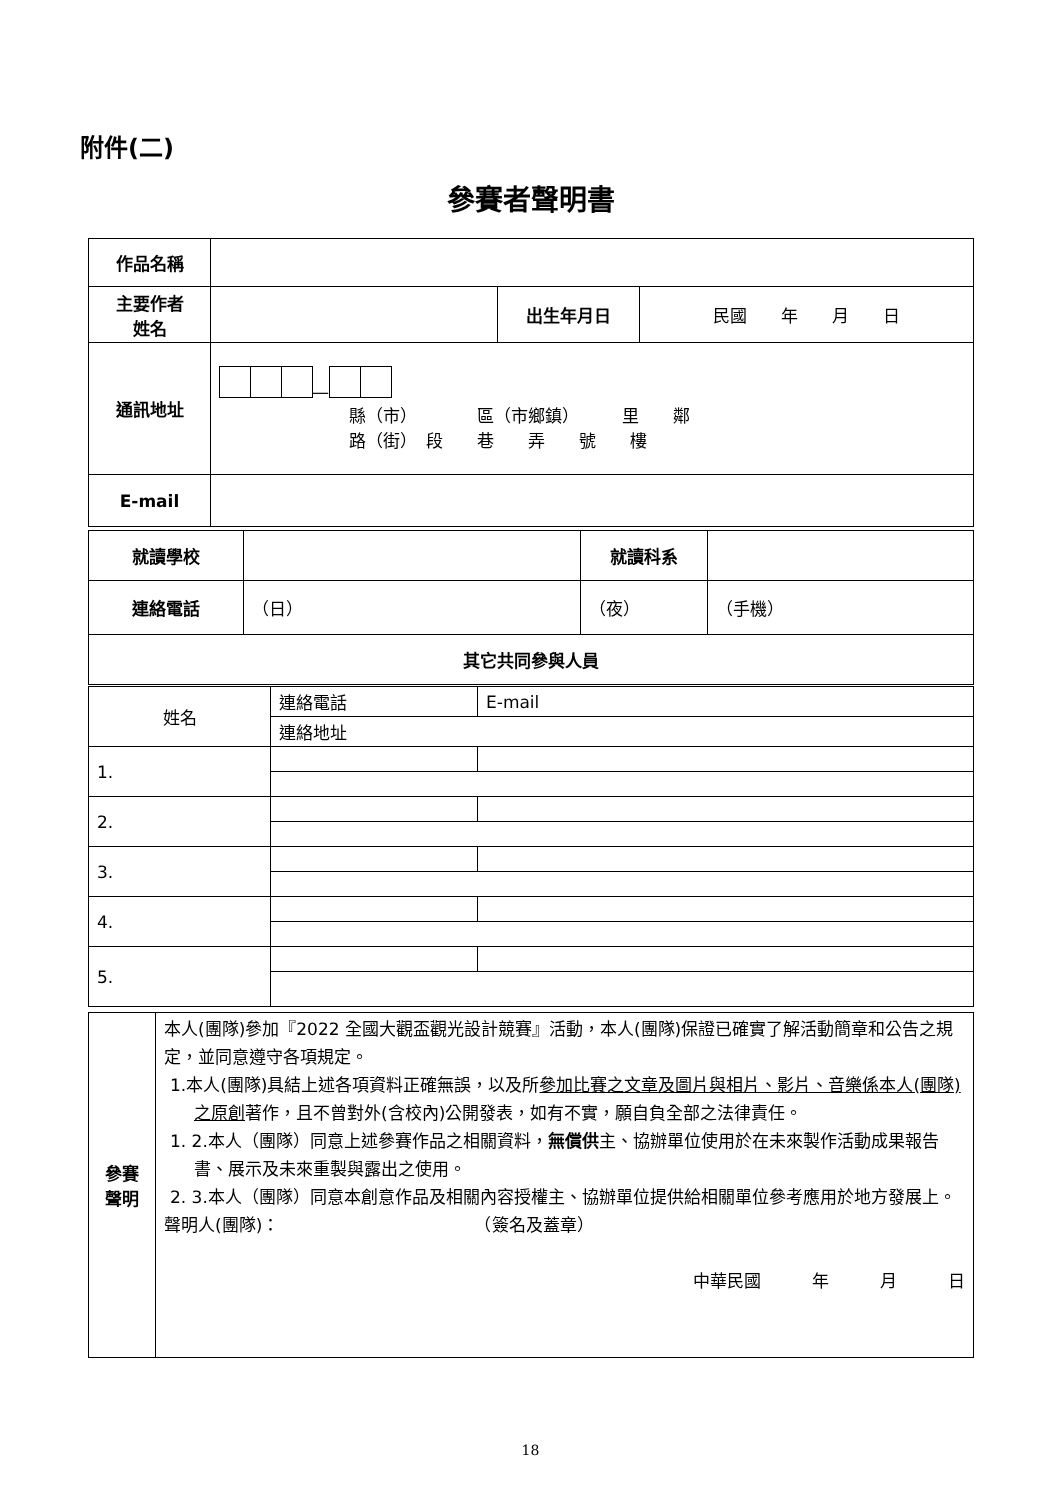附件(二)
參賽者聲明書
| 作品名稱 | | | |
| 主要作者 姓名 | | 出生年月日 | 民國 年 月 日 |
| 通訊地址 | — 縣（市） 區（市鄉鎮） 里 鄰 路（街） 段 巷 弄 號 樓 | | |
| E-mail | | | |
| 就讀學校 | | 就讀科系 | | |
| 連絡電話 | （日） | （夜） | | （手機） |
| 其它共同參與人員 | | | | |
| 姓名 | 連絡電話 | E-mail |
| | 連絡地址 | |
| 1. | | |
| 2. | | |
| 3. | | |
| 4. | | |
| 5. | | |
| 參賽 聲明 | 本人(團隊)參加『2022 全國大觀盃觀光設計競賽』活動，本人(團隊)保證已確實了解活動簡章和公告之規定，並同意遵守各項規定。 1.本人(團隊)具結上述各項資料正確無誤，以及所 參加比賽之文章及圖片與相片、影片、音樂係本人(團隊)之原創 著作，且不曾對外(含校內)公開發表，如有不實，願自負全部之法律責任。 1. 2.本人（團隊）同意上述參賽作品之相關資料， 無償供 主、協辦單位使用於在未來製作活動成果報告書、展示及未來重製與露出之使用。 2. 3.本人（團隊）同意本創意作品及相關內容授權主、協辦單位提供給相關單位參考應用於地方發展上。 聲明人(團隊)： （簽名及蓋章） 中華民國 年 月 日 |
18